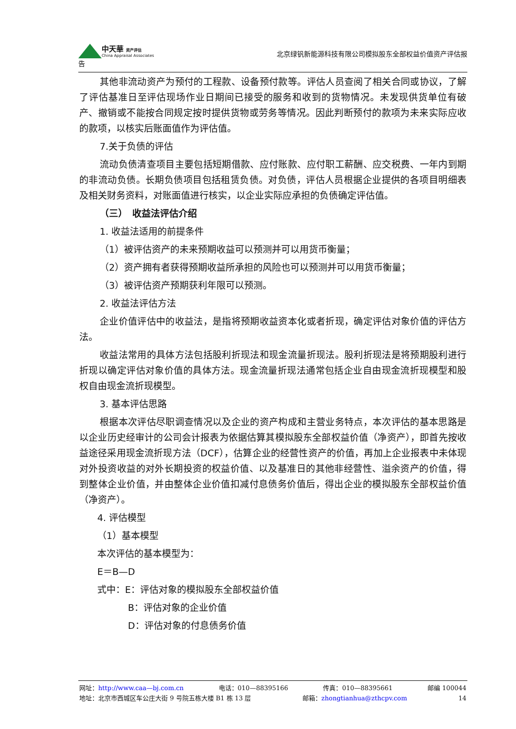中天華 资产评估
China Appraisal Associates
北京绿钒新能源科技有限公司模拟股东全部权益价值资产评估报
告
其他非流动资产为预付的工程款、设备预付款等。评估人员查阅了相关合同或协议，了解了评估基准日至评估现场作业日期间已接受的服务和收到的货物情况。未发现供货单位有破产、撤销或不能按合同规定按时提供货物或劳务等情况。因此判断预付的款项为未来实际应收的款项，以核实后账面值作为评估值。
7.关于负债的评估
流动负债清查项目主要包括短期借款、应付账款、应付职工薪酬、应交税费、一年内到期的非流动负债。长期负债项目包括租赁负债。对负债，评估人员根据企业提供的各项目明细表及相关财务资料，对账面值进行核实，以企业实际应承担的负债确定评估值。
（三）　收益法评估介绍
1. 收益法适用的前提条件
（1）被评估资产的未来预期收益可以预测并可以用货币衡量；
（2）资产拥有者获得预期收益所承担的风险也可以预测并可以用货币衡量；
（3）被评估资产预期获利年限可以预测。
2. 收益法评估方法
企业价值评估中的收益法，是指将预期收益资本化或者折现，确定评估对象价值的评估方法。
收益法常用的具体方法包括股利折现法和现金流量折现法。股利折现法是将预期股利进行折现以确定评估对象价值的具体方法。现金流量折现法通常包括企业自由现金流折现模型和股权自由现金流折现模型。
3. 基本评估思路
根据本次评估尽职调查情况以及企业的资产构成和主营业务特点，本次评估的基本思路是以企业历史经审计的公司会计报表为依据估算其模拟股东全部权益价值（净资产），即首先按收益途径采用现金流折现方法（DCF），估算企业的经营性资产的价值，再加上企业报表中未体现对外投资收益的对外长期投资的权益价值、以及基准日的其他非经营性、溢余资产的价值，得到整体企业价值，并由整体企业价值扣减付息债务价值后，得出企业的模拟股东全部权益价值（净资产）。
4. 评估模型
（1）基本模型
本次评估的基本模型为：
E＝B—D
式中：E：评估对象的模拟股东全部权益价值
B：评估对象的企业价值
D：评估对象的付息债务价值
网址：http://www.caa—bj.com.cn 电话：010—88395166 传真：010—88395661 邮编 100044
地址：北京市西城区车公庄大街 9 号院五栋大楼 B1 栋 13 层 邮箱：zhongtianhua@zthcpv.com 14